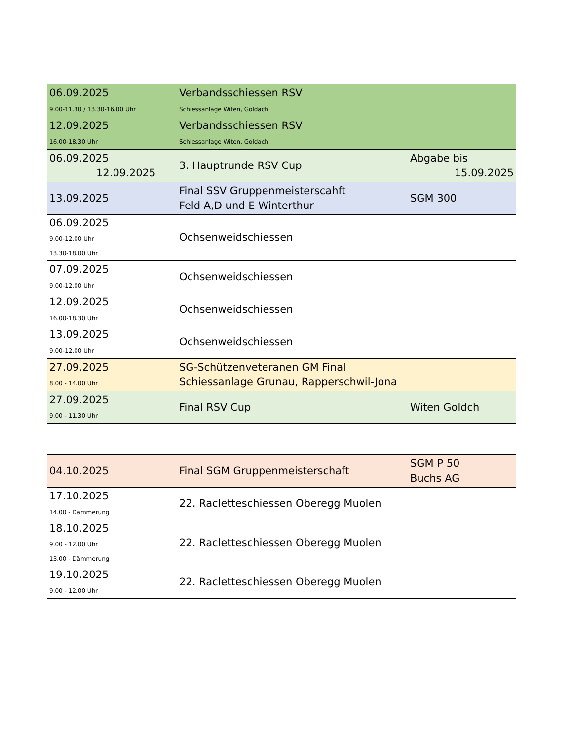| 06.09.2025 9.00-11.30 / 13.30-16.00 Uhr | Verbandsschiessen RSV Schiessanlage Witen, Goldach | |
| 12.09.2025 16.00-18.30 Uhr | Verbandsschiessen RSV Schiessanlage Witen, Goldach | |
| 06.09.2025 12.09.2025 | 3. Hauptrunde RSV Cup | Abgabe bis 15.09.2025 |
| 13.09.2025 | Final SSV Gruppenmeisterscahft Feld A,D und E Winterthur | SGM 300 |
| 06.09.2025 9.00-12.00 Uhr 13.30-18.00 Uhr | Ochsenweidschiessen | |
| 07.09.2025 9.00-12.00 Uhr | Ochsenweidschiessen | |
| 12.09.2025 16.00-18.30 Uhr | Ochsenweidschiessen | |
| 13.09.2025 9.00-12.00 Uhr | Ochsenweidschiessen | |
| 27.09.2025 8.00 - 14.00 Uhr | SG-Schützenveteranen GM Final Schiessanlage Grunau, Rapperschwil-Jona | |
| 27.09.2025 9.00 - 11.30 Uhr | Final RSV Cup | Witen Goldch |
| 04.10.2025 | Final SGM Gruppenmeisterschaft | SGM P 50 Buchs AG |
| 17.10.2025 14.00 - Dämmerung | 22. Racletteschiessen Oberegg Muolen | |
| 18.10.2025 9.00 - 12.00 Uhr 13.00 - Dämmerung | 22. Racletteschiessen Oberegg Muolen | |
| 19.10.2025 9.00 - 12.00 Uhr | 22. Racletteschiessen Oberegg Muolen | |